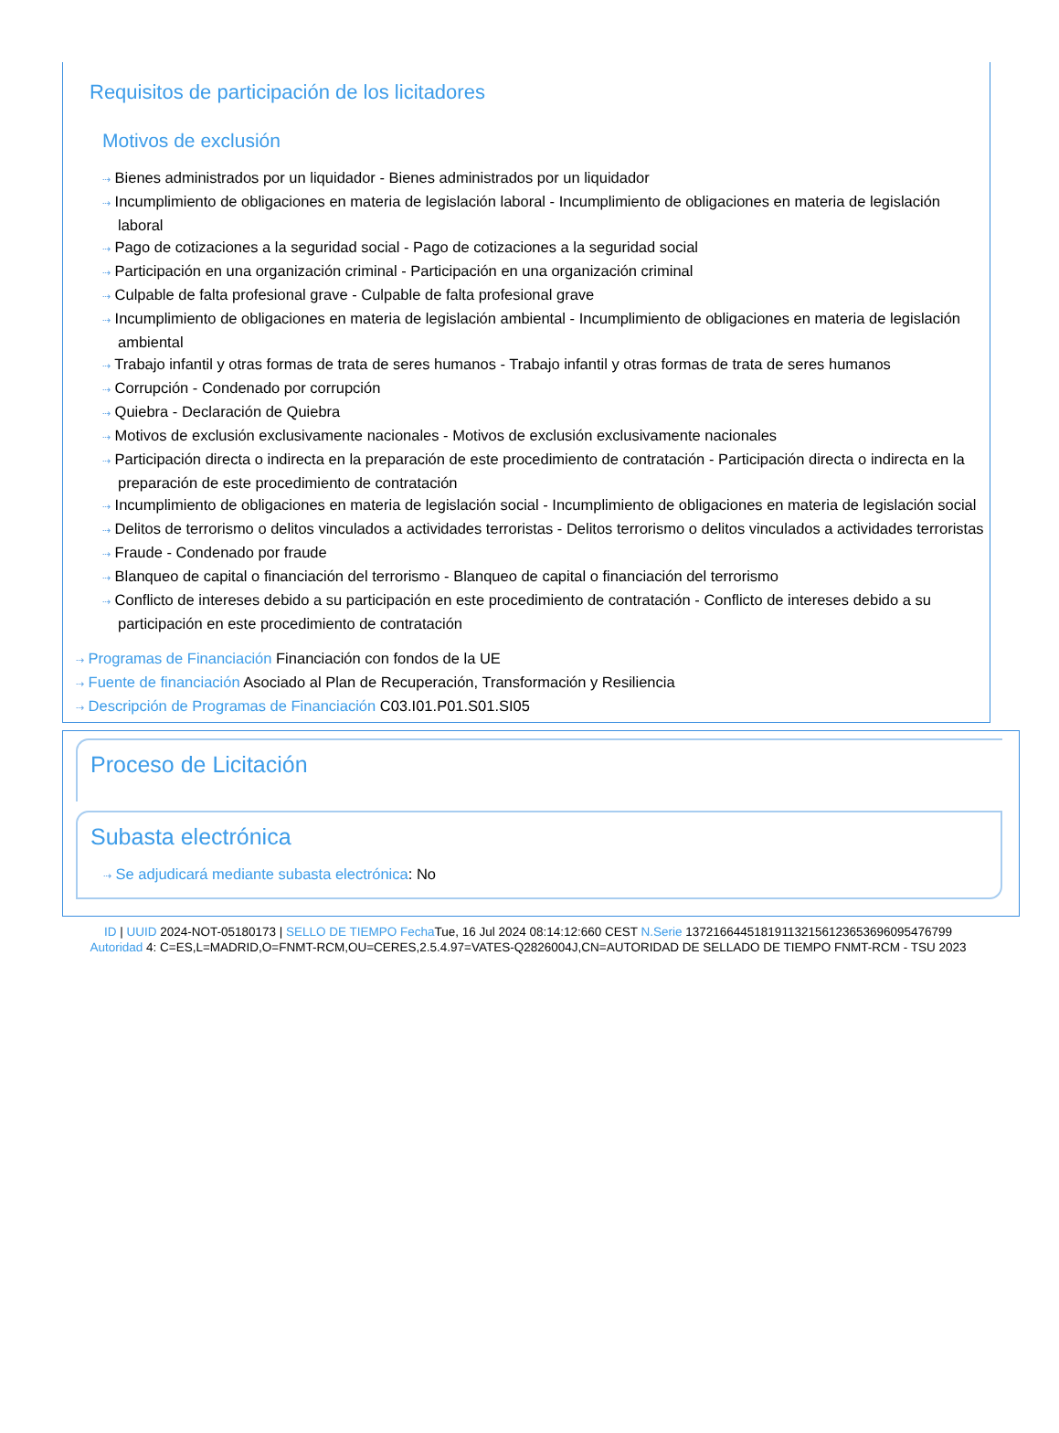Requisitos de participación de los licitadores
Motivos de exclusión
⇢ Bienes administrados por un liquidador - Bienes administrados por un liquidador
⇢ Incumplimiento de obligaciones en materia de legislación laboral - Incumplimiento de obligaciones en materia de legislación laboral
⇢ Pago de cotizaciones a la seguridad social - Pago de cotizaciones a la seguridad social
⇢ Participación en una organización criminal - Participación en una organización criminal
⇢ Culpable de falta profesional grave - Culpable de falta profesional grave
⇢ Incumplimiento de obligaciones en materia de legislación ambiental - Incumplimiento de obligaciones en materia de legislación ambiental
⇢ Trabajo infantil y otras formas de trata de seres humanos - Trabajo infantil y otras formas de trata de seres humanos
⇢ Corrupción - Condenado por corrupción
⇢ Quiebra - Declaración de Quiebra
⇢ Motivos de exclusión exclusivamente nacionales - Motivos de exclusión exclusivamente nacionales
⇢ Participación directa o indirecta en la preparación de este procedimiento de contratación - Participación directa o indirecta en la preparación de este procedimiento de contratación
⇢ Incumplimiento de obligaciones en materia de legislación social - Incumplimiento de obligaciones en materia de legislación social
⇢ Delitos de terrorismo o delitos vinculados a actividades terroristas - Delitos terrorismo o delitos vinculados a actividades terroristas
⇢ Fraude - Condenado por fraude
⇢ Blanqueo de capital o financiación del terrorismo - Blanqueo de capital o financiación del terrorismo
⇢ Conflicto de intereses debido a su participación en este procedimiento de contratación - Conflicto de intereses debido a su participación en este procedimiento de contratación
⇢ Programas de Financiación Financiación con fondos de la UE
⇢ Fuente de financiación Asociado al Plan de Recuperación, Transformación y Resiliencia
⇢ Descripción de Programas de Financiación C03.I01.P01.S01.SI05
Proceso de Licitación
Subasta electrónica
⇢ Se adjudicará mediante subasta electrónica: No
ID | UUID 2024-NOT-05180173 | SELLO DE TIEMPO Fecha Tue, 16 Jul 2024 08:14:12:660 CEST N.Serie 137216644518191132156123653696095476799
Autoridad 4: C=ES,L=MADRID,O=FNMT-RCM,OU=CERES,2.5.4.97=VATES-Q2826004J,CN=AUTORIDAD DE SELLADO DE TIEMPO FNMT-RCM - TSU 2023